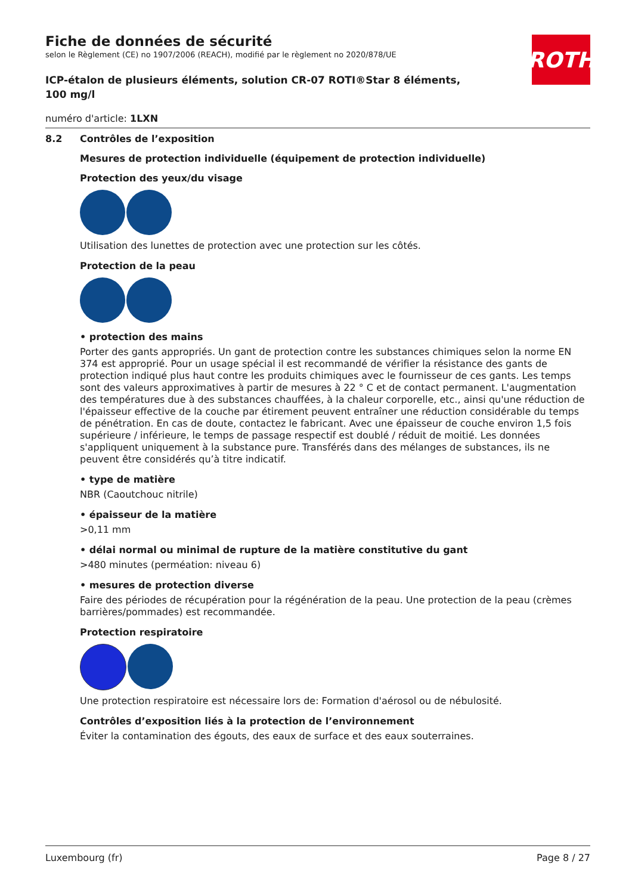ROTH
Fiche de données de sécurité
selon le Règlement (CE) no 1907/2006 (REACH), modifié par le règlement no 2020/878/UE
ICP-étalon de plusieurs éléments, solution CR-07 ROTI®Star 8 éléments, 100 mg/l
numéro d'article: 1LXN
8.2 Contrôles de l’exposition
Mesures de protection individuelle (équipement de protection individuelle)
Protection des yeux/du visage
Utilisation des lunettes de protection avec une protection sur les côtés.
Protection de la peau
• protection des mains
Porter des gants appropriés. Un gant de protection contre les substances chimiques selon la norme EN 374 est approprié. Pour un usage spécial il est recommandé de vérifier la résistance des gants de protection indiqué plus haut contre les produits chimiques avec le fournisseur de ces gants. Les temps sont des valeurs approximatives à partir de mesures à 22 ° C et de contact permanent. L'aug­mentation des températures due à des substances chauffées, à la chaleur corporelle, etc., ainsi qu'une réduction de l'épaisseur effective de la couche par étirement peuvent entraîner une réduction considérable du temps de pénétration. En cas de doute, contactez le fabricant. Avec une épaisseur de couche environ 1,5 fois supérieure / inférieure, le temps de passage respectif est doublé / réduit de moitié. Les données s'appliquent uniquement à la substance pure. Transférés dans des mélanges de substances, ils ne peuvent être considérés qu’à titre indicatif.
• type de matière
NBR (Caoutchouc nitrile)
• épaisseur de la matière
>0,11 mm
• délai normal ou minimal de rupture de la matière constitutive du gant
>480 minutes (perméation: niveau 6)
• mesures de protection diverse
Faire des périodes de récupération pour la régénération de la peau. Une protection de la peau (crèmes barrières/pommades) est recommandée.
Protection respiratoire
Une protection respiratoire est nécessaire lors de: Formation d'aérosol ou de nébulosité.
Contrôles d’exposition liés à la protection de l’environnement
Éviter la contamination des égouts, des eaux de surface et des eaux souterraines.
Luxembourg (fr) Page 8 / 27